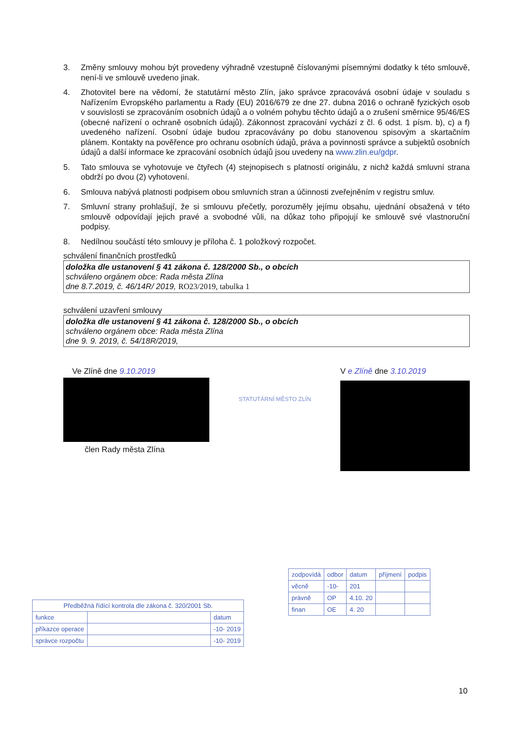3. Změny smlouvy mohou být provedeny výhradně vzestupně číslovanými písemnými dodatky k této smlouvě, není-li ve smlouvě uvedeno jinak.
4. Zhotovitel bere na vědomí, že statutární město Zlín, jako správce zpracovává osobní údaje v souladu s Nařízením Evropského parlamentu a Rady (EU) 2016/679 ze dne 27. dubna 2016 o ochraně fyzických osob v souvislosti se zpracováním osobních údajů a o volném pohybu těchto údajů a o zrušení směrnice 95/46/ES (obecné nařízení o ochraně osobních údajů). Zákonnost zpracování vychází z čl. 6 odst. 1 písm. b), c) a f) uvedeného nařízení. Osobní údaje budou zpracovávány po dobu stanovenou spisovým a skartačním plánem. Kontakty na pověřence pro ochranu osobních údajů, práva a povinnosti správce a subjektů osobních údajů a další informace ke zpracování osobních údajů jsou uvedeny na www.zlin.eu/gdpr.
5. Tato smlouva se vyhotovuje ve čtyřech (4) stejnopisech s platností originálu, z nichž každá smluvní strana obdrží po dvou (2) vyhotovení.
6. Smlouva nabývá platnosti podpisem obou smluvních stran a účinnosti zveřejněním v registru smluv.
7. Smluvní strany prohlašují, že si smlouvu přečetly, porozuměly jejímu obsahu, ujednání obsažená v této smlouvě odpovídají jejich pravé a svobodné vůli, na důkaz toho připojují ke smlouvě své vlastnoruční podpisy.
8. Nedílnou součástí této smlouvy je příloha č. 1 položkový rozpočet.
schválení finančních prostředků
doložka dle ustanovení § 41 zákona č. 128/2000 Sb., o obcích
schváleno orgánem obce: Rada města Zlína
dne 8.7.2019, č. 46/14R/ 2019, RO23/2019, tabulka 1
schválení uzavření smlouvy
doložka dle ustanovení § 41 zákona č. 128/2000 Sb., o obcích
schváleno orgánem obce: Rada města Zlína
dne 9. 9. 2019, č. 54/18R/2019,
Ve Zlíně dne 9.10.2019
člen Rady města Zlína
STATUTÁRNÍ MĚSTO ZLÍN
V e Zlíně dne 3.10.2019
| Předběžná řídící kontrola dle zákona č. 320/2001 Sb. | | |
| funkce | | datum |
| příkazce operace | | -10- 2019 |
| správce rozpočtu | | -10- 2019 |
| zodpovídá | odbor | datum | příjmení | podpis |
| věcně | -10- | 201 | | |
| právně | OP | 4.10. 20 | | |
| finan | OE | 4. 20 | | |
10